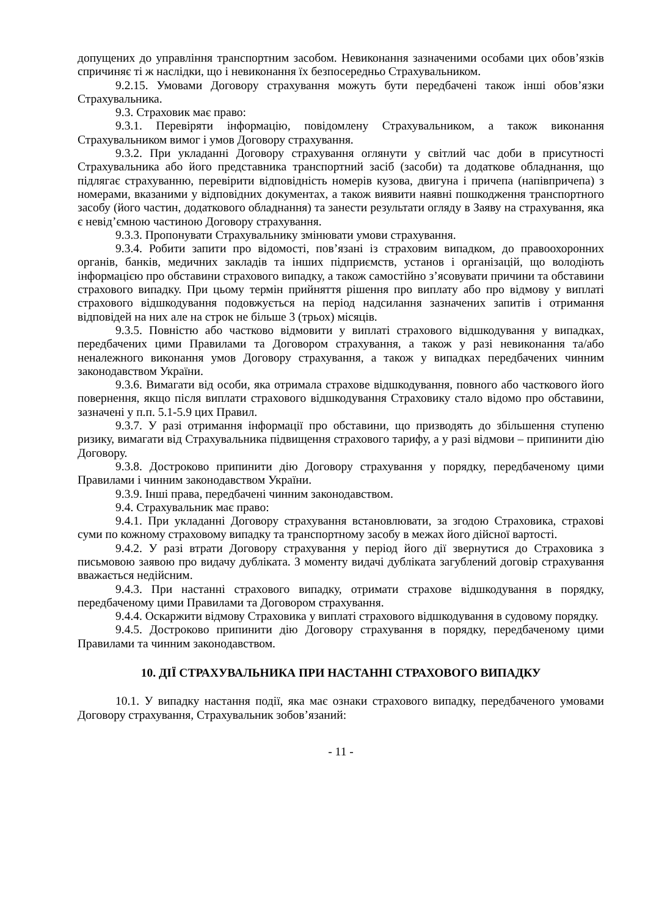допущених до управління транспортним засобом. Невиконання зазначеними особами цих обов’язків спричиняє ті ж наслідки, що і невиконання їх безпосередньо Страхувальником.
9.2.15. Умовами Договору страхування можуть бути передбачені також інші обов’язки Страхувальника.
9.3. Страховик має право:
9.3.1. Перевіряти інформацію, повідомлену Страхувальником, а також виконання Страхувальником вимог і умов Договору страхування.
9.3.2. При укладанні Договору страхування оглянути у світлий час доби в присутності Страхувальника або його представника транспортний засіб (засоби) та додаткове обладнання, що підлягає страхуванню, перевірити відповідність номерів кузова, двигуна і причепа (напівпричепа) з номерами, вказаними у відповідних документах, а також виявити наявні пошкодження транспортного засобу (його частин, додаткового обладнання) та занести результати огляду в Заяву на страхування, яка є невід’ємною частиною Договору страхування.
9.3.3. Пропонувати Страхувальнику змінювати умови страхування.
9.3.4. Робити запити про відомості, пов’язані із страховим випадком, до правоохоронних органів, банків, медичних закладів та інших підприємств, установ і організацій, що володіють інформацією про обставини страхового випадку, а також самостійно з’ясовувати причини та обставини страхового випадку. При цьому термін прийняття рішення про виплату або про відмову у виплаті страхового відшкодування подовжується на період надсилання зазначених запитів і отримання відповідей на них але на строк не більше 3 (трьох) місяців.
9.3.5. Повністю або частково відмовити у виплаті страхового відшкодування у випадках, передбачених цими Правилами та Договором страхування, а також у разі невиконання та/або неналежного виконання умов Договору страхування, а також у випадках передбачених чинним законодавством України.
9.3.6. Вимагати від особи, яка отримала страхове відшкодування, повного або часткового його повернення, якщо після виплати страхового відшкодування Страховику стало відомо про обставини, зазначені у п.п. 5.1-5.9 цих Правил.
9.3.7. У разі отримання інформації про обставини, що призводять до збільшення ступеню ризику, вимагати від Страхувальника підвищення страхового тарифу, а у разі відмови – припинити дію Договору.
9.3.8. Достроково припинити дію Договору страхування у порядку, передбаченому цими Правилами і чинним законодавством України.
9.3.9. Інші права, передбачені чинним законодавством.
9.4. Страхувальник має право:
9.4.1. При укладанні Договору страхування встановлювати, за згодою Страховика, страхові суми по кожному страховому випадку та транспортному засобу в межах його дійсної вартості.
9.4.2. У разі втрати Договору страхування у період його дії звернутися до Страховика з письмовою заявою про видачу дубліката. З моменту видачі дубліката загублений договір страхування вважається недійсним.
9.4.3. При настанні страхового випадку, отримати страхове відшкодування в порядку, передбаченому цими Правилами та Договором страхування.
9.4.4. Оскаржити відмову Страховика у виплаті страхового відшкодування в судовому порядку.
9.4.5. Достроково припинити дію Договору страхування в порядку, передбаченому цими Правилами та чинним законодавством.
10. ДІЇ СТРАХУВАЛЬНИКА ПРИ НАСТАННІ СТРАХОВОГО ВИПАДКУ
10.1. У випадку настання події, яка має ознаки страхового випадку, передбаченого умовами Договору страхування, Страхувальник зобов’язаний:
- 11 -